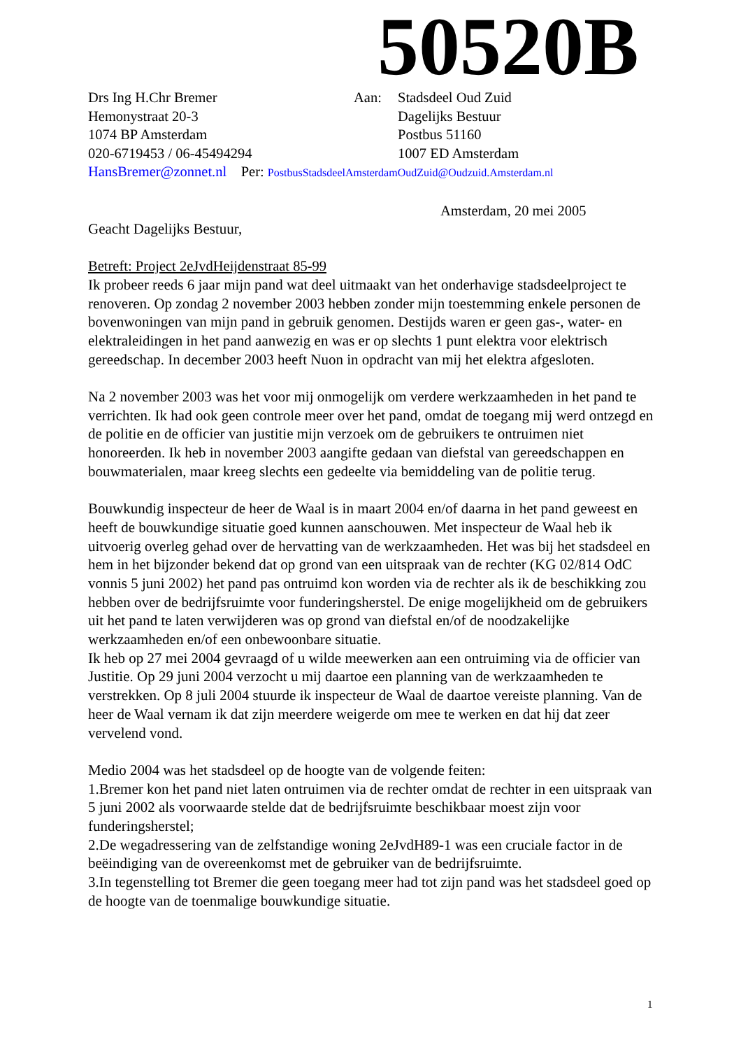50520B
Drs Ing H.Chr Bremer
Hemonystraat 20-3
1074 BP Amsterdam
020-6719453 / 06-45494294
Aan: Stadsdeel Oud Zuid
Dagelijks Bestuur
Postbus 51160
1007 ED Amsterdam
HansBremer@zonnet.nl Per: PostbusStadsdeelAmsterdamOudZuid@Oudzuid.Amsterdam.nl
Amsterdam, 20 mei 2005
Geacht Dagelijks Bestuur,
Betreft: Project 2eJvdHeijdenstraat 85-99
Ik probeer reeds 6 jaar mijn pand wat deel uitmaakt van het onderhavige stadsdeelproject te renoveren. Op zondag 2 november 2003 hebben zonder mijn toestemming enkele personen de bovenwoningen van mijn pand in gebruik genomen. Destijds waren er geen gas-, water- en elektraleidingen in het pand aanwezig en was er op slechts 1 punt elektra voor elektrisch gereedschap. In december 2003 heeft Nuon in opdracht van mij het elektra afgesloten.
Na 2 november 2003 was het voor mij onmogelijk om verdere werkzaamheden in het pand te verrichten. Ik had ook geen controle meer over het pand, omdat de toegang mij werd ontzegd en de politie en de officier van justitie mijn verzoek om de gebruikers te ontruimen niet honoreerden. Ik heb in november 2003 aangifte gedaan van diefstal van gereedschappen en bouwmaterialen, maar kreeg slechts een gedeelte via bemiddeling van de politie terug.
Bouwkundig inspecteur de heer de Waal is in maart 2004 en/of daarna in het pand geweest en heeft de bouwkundige situatie goed kunnen aanschouwen. Met inspecteur de Waal heb ik uitvoerig overleg gehad over de hervatting van de werkzaamheden. Het was bij het stadsdeel en hem in het bijzonder bekend dat op grond van een uitspraak van de rechter (KG 02/814 OdC vonnis 5 juni 2002) het pand pas ontruimd kon worden via de rechter als ik de beschikking zou hebben over de bedrijfsruimte voor funderingsherstel. De enige mogelijkheid om de gebruikers uit het pand te laten verwijderen was op grond van diefstal en/of de noodzakelijke werkzaamheden en/of een onbewoonbare situatie.
Ik heb op 27 mei 2004 gevraagd of u wilde meewerken aan een ontruiming via de officier van Justitie. Op 29 juni 2004 verzocht u mij daartoe een planning van de werkzaamheden te verstrekken. Op 8 juli 2004 stuurde ik inspecteur de Waal de daartoe vereiste planning. Van de heer de Waal vernam ik dat zijn meerdere weigerde om mee te werken en dat hij dat zeer vervelend vond.
Medio 2004 was het stadsdeel op de hoogte van de volgende feiten:
1.Bremer kon het pand niet laten ontruimen via de rechter omdat de rechter in een uitspraak van 5 juni 2002 als voorwaarde stelde dat de bedrijfsruimte beschikbaar moest zijn voor funderingsherstel;
2.De wegadressering van de zelfstandige woning 2eJvdH89-1 was een cruciale factor in de beëindiging van de overeenkomst met de gebruiker van de bedrijfsruimte.
3.In tegenstelling tot Bremer die geen toegang meer had tot zijn pand was het stadsdeel goed op de hoogte van de toenmalige bouwkundige situatie.
1